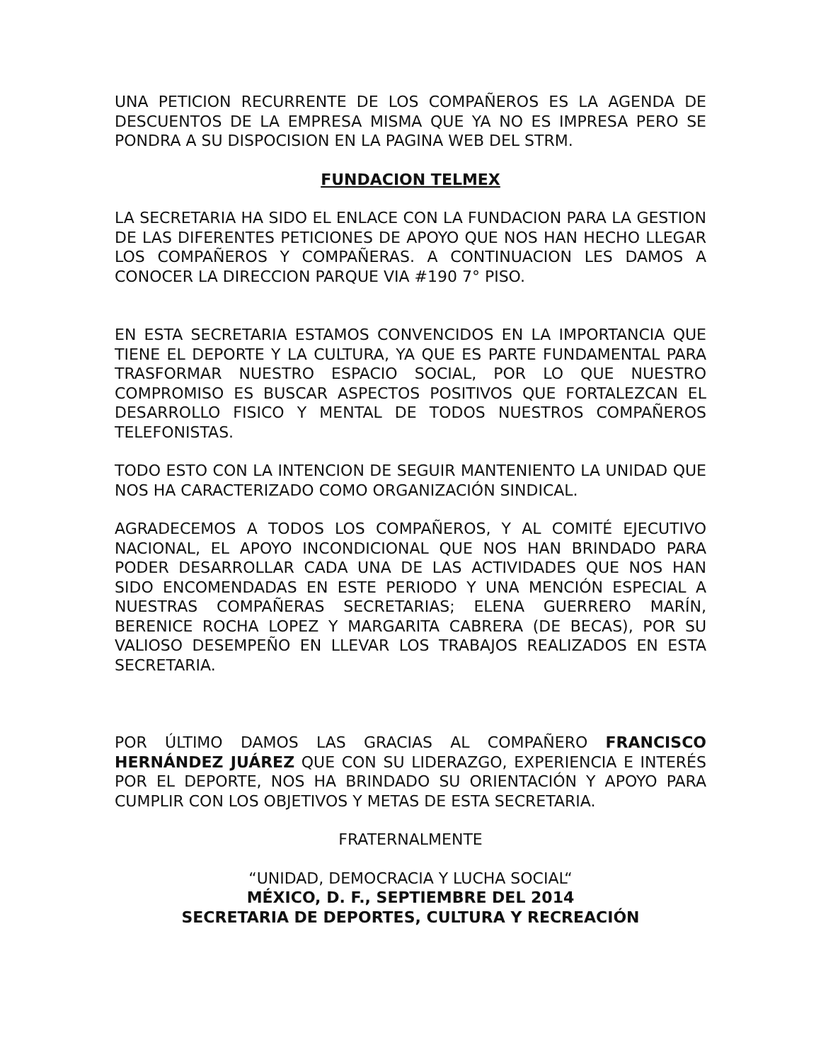UNA PETICION RECURRENTE DE LOS COMPAÑEROS ES LA AGENDA DE DESCUENTOS DE LA EMPRESA MISMA QUE YA NO ES IMPRESA PERO SE PONDRA A SU DISPOCISION EN LA PAGINA WEB DEL STRM.
FUNDACION TELMEX
LA SECRETARIA HA SIDO EL ENLACE CON LA FUNDACION PARA LA GESTION DE LAS DIFERENTES PETICIONES DE APOYO QUE NOS HAN HECHO LLEGAR LOS COMPAÑEROS Y COMPAÑERAS. A CONTINUACION LES DAMOS A CONOCER LA DIRECCION PARQUE VIA #190 7° PISO.
EN ESTA SECRETARIA ESTAMOS CONVENCIDOS EN LA IMPORTANCIA QUE TIENE EL DEPORTE Y LA CULTURA, YA QUE ES PARTE FUNDAMENTAL PARA TRASFORMAR NUESTRO ESPACIO SOCIAL, POR LO QUE NUESTRO COMPROMISO ES BUSCAR ASPECTOS POSITIVOS QUE FORTALEZCAN EL DESARROLLO FISICO Y MENTAL DE TODOS NUESTROS COMPAÑEROS TELEFONISTAS.
TODO ESTO CON LA INTENCION DE SEGUIR MANTENIENTO LA UNIDAD QUE NOS HA CARACTERIZADO COMO ORGANIZACIÓN SINDICAL.
AGRADECEMOS A TODOS LOS COMPAÑEROS, Y AL COMITÉ EJECUTIVO NACIONAL, EL APOYO INCONDICIONAL QUE NOS HAN BRINDADO PARA PODER DESARROLLAR CADA UNA DE LAS ACTIVIDADES QUE NOS HAN SIDO ENCOMENDADAS EN ESTE PERIODO Y UNA MENCIÓN ESPECIAL A NUESTRAS COMPAÑERAS SECRETARIAS; ELENA GUERRERO MARÍN, BERENICE ROCHA LOPEZ Y MARGARITA CABRERA (DE BECAS), POR SU VALIOSO DESEMPEÑO EN LLEVAR LOS TRABAJOS REALIZADOS EN ESTA SECRETARIA.
POR ÚLTIMO DAMOS LAS GRACIAS AL COMPAÑERO FRANCISCO HERNÁNDEZ JUÁREZ QUE CON SU LIDERAZGO, EXPERIENCIA E INTERÉS POR EL DEPORTE, NOS HA BRINDADO SU ORIENTACIÓN Y APOYO PARA CUMPLIR CON LOS OBJETIVOS Y METAS DE ESTA SECRETARIA.
FRATERNALMENTE
“UNIDAD, DEMOCRACIA Y LUCHA SOCIAL“
MÉXICO, D. F., SEPTIEMBRE DEL 2014
SECRETARIA DE DEPORTES, CULTURA Y RECREACIÓN